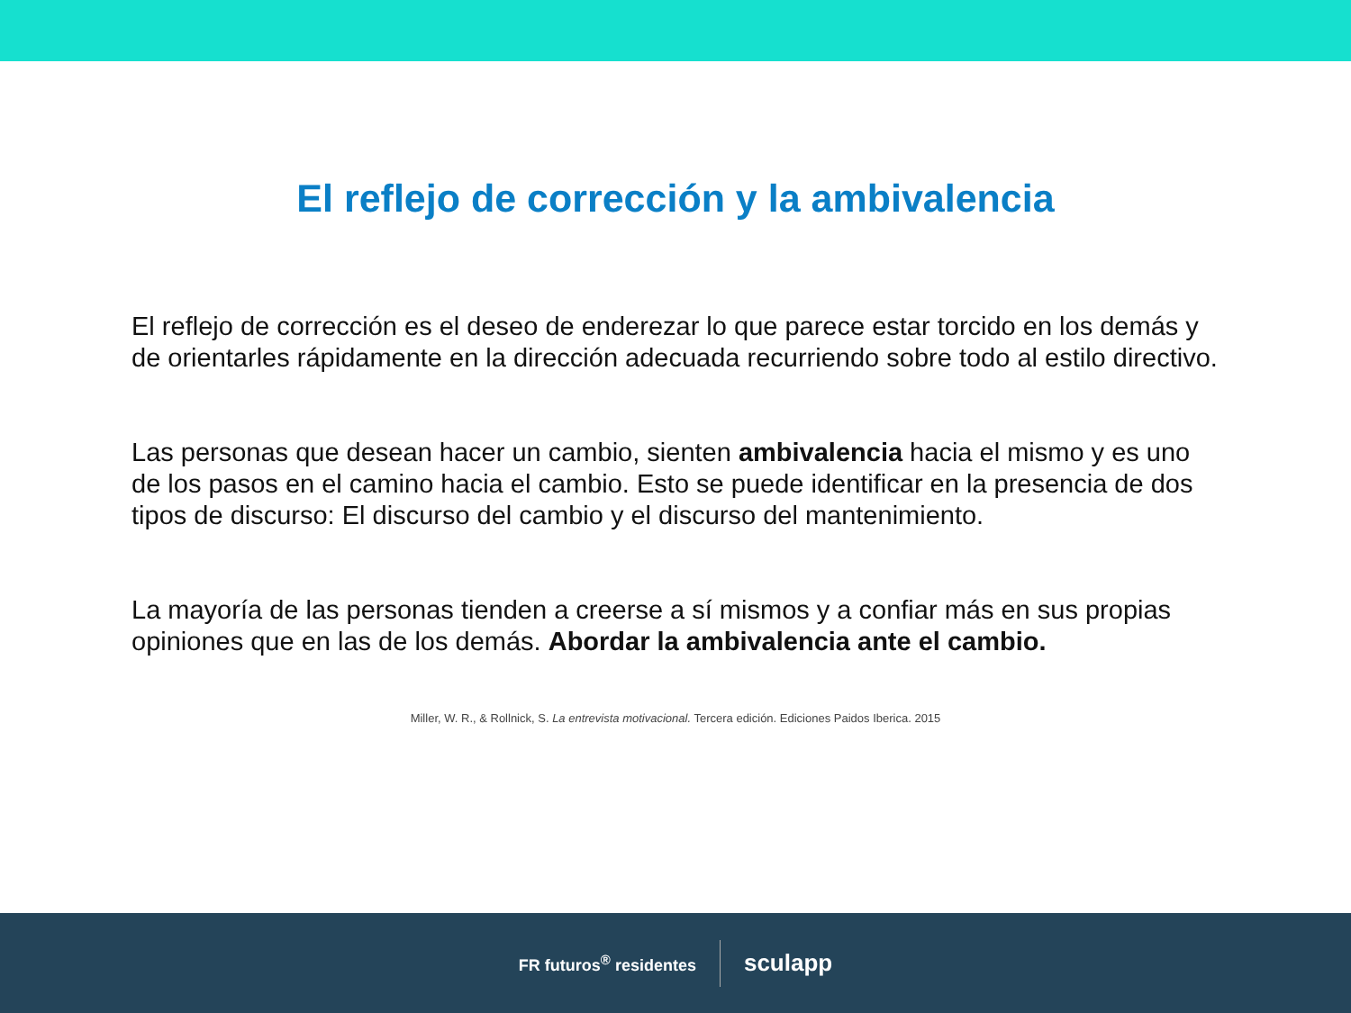El reflejo de corrección y la ambivalencia
El reflejo de corrección es el deseo de enderezar lo que parece estar torcido en los demás y de orientarles rápidamente en la dirección adecuada recurriendo sobre todo al estilo directivo.
Las personas que desean hacer un cambio, sienten ambivalencia hacia el mismo y es uno de los pasos en el camino hacia el cambio. Esto se puede identificar en la presencia de dos tipos de discurso: El discurso del cambio y el discurso del mantenimiento.
La mayoría de las personas tienden a creerse a sí mismos y a confiar más en sus propias opiniones que en las de los demás. Abordar la ambivalencia ante el cambio.
Miller, W. R., & Rollnick, S. La entrevista motivacional. Tercera edición. Ediciones Paidos Iberica. 2015
FR futuros<sup>®</sup> residentes
sculapp